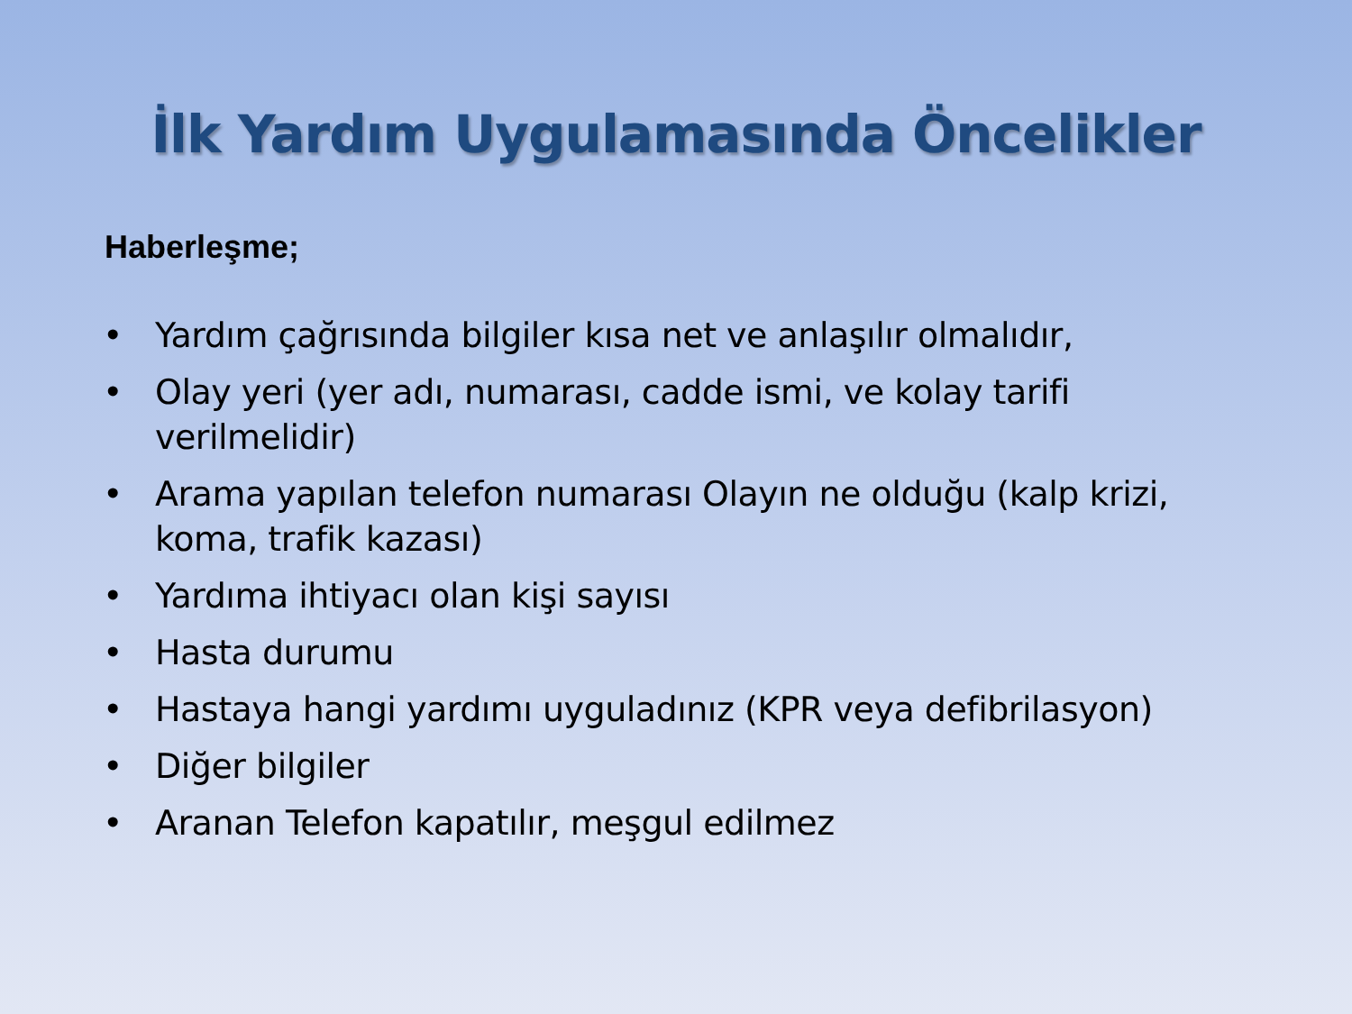İlk Yardım Uygulamasında Öncelikler
Haberleşme;
• Yardım çağrısında bilgiler kısa net ve anlaşılır olmalıdır,
• Olay yeri (yer adı, numarası, cadde ismi, ve kolay tarifi verilmelidir)
• Arama yapılan telefon numarası Olayın ne olduğu (kalp krizi, koma, trafik kazası)
• Yardıma ihtiyacı olan kişi sayısı
• Hasta durumu
• Hastaya hangi yardımı uyguladınız (KPR veya defibrilasyon)
• Diğer bilgiler
• Aranan Telefon kapatılır, meşgul edilmez